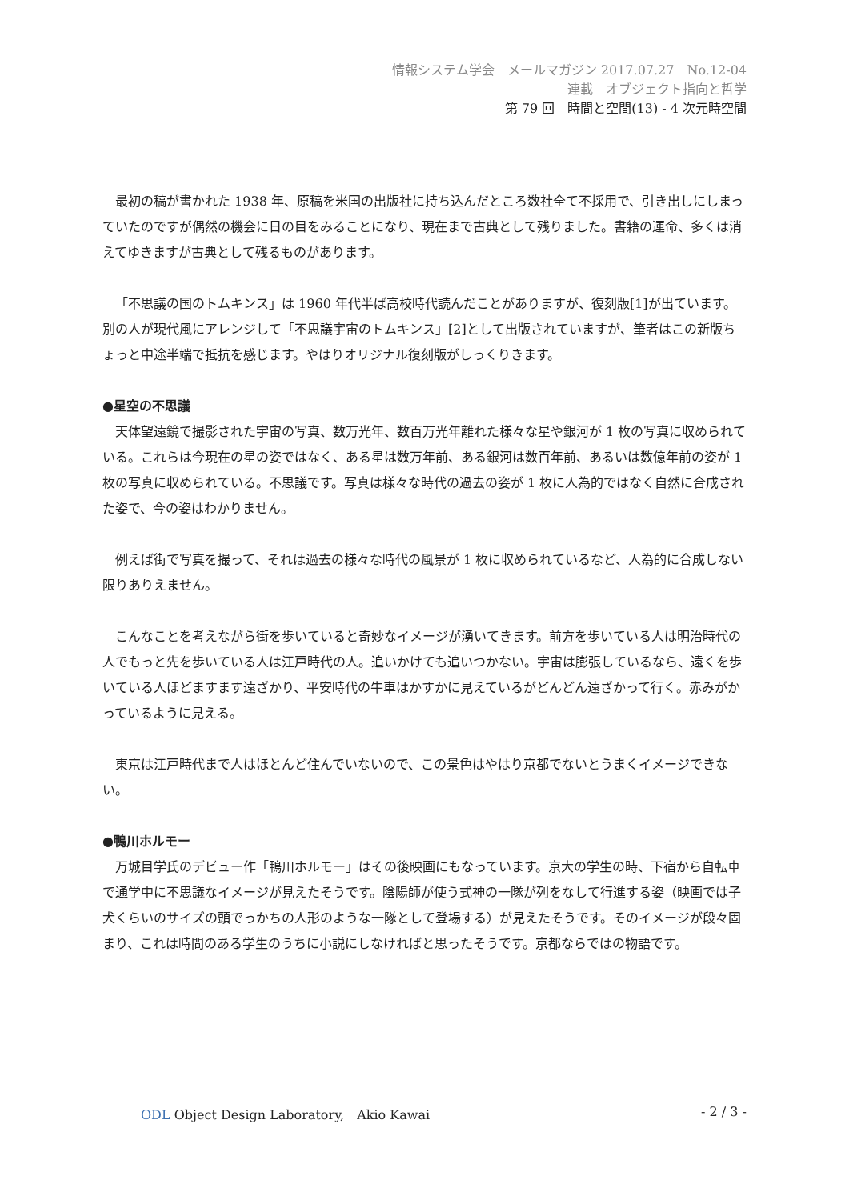情報システム学会　メールマガジン 2017.07.27　No.12-04
連載　オブジェクト指向と哲学
第 79 回　時間と空間(13) - 4 次元時空間
最初の稿が書かれた 1938 年、原稿を米国の出版社に持ち込んだところ数社全て不採用で、引き出しにしまっていたのですが偶然の機会に日の目をみることになり、現在まで古典として残りました。書籍の運命、多くは消えてゆきますが古典として残るものがあります。
「不思議の国のトムキンス」は 1960 年代半ば高校時代読んだことがありますが、復刻版[1]が出ています。別の人が現代風にアレンジして「不思議宇宙のトムキンス」[2]として出版されていますが、筆者はこの新版ちょっと中途半端で抵抗を感じます。やはりオリジナル復刻版がしっくりきます。
●星空の不思議
天体望遠鏡で撮影された宇宙の写真、数万光年、数百万光年離れた様々な星や銀河が 1 枚の写真に収められている。これらは今現在の星の姿ではなく、ある星は数万年前、ある銀河は数百年前、あるいは数億年前の姿が 1 枚の写真に収められている。不思議です。写真は様々な時代の過去の姿が 1 枚に人為的ではなく自然に合成された姿で、今の姿はわかりません。
例えば街で写真を撮って、それは過去の様々な時代の風景が 1 枚に収められているなど、人為的に合成しない限りありえません。
こんなことを考えながら街を歩いていると奇妙なイメージが湧いてきます。前方を歩いている人は明治時代の人でもっと先を歩いている人は江戸時代の人。追いかけても追いつかない。宇宙は膨張しているなら、遠くを歩いている人ほどますます遠ざかり、平安時代の牛車はかすかに見えているがどんどん遠ざかって行く。赤みがかっているように見える。
東京は江戸時代まで人はほとんど住んでいないので、この景色はやはり京都でないとうまくイメージできない。
●鴨川ホルモー
万城目学氏のデビュー作「鴨川ホルモー」はその後映画にもなっています。京大の学生の時、下宿から自転車で通学中に不思議なイメージが見えたそうです。陰陽師が使う式神の一隊が列をなして行進する姿（映画では子犬くらいのサイズの頭でっかちの人形のような一隊として登場する）が見えたそうです。そのイメージが段々固まり、これは時間のある学生のうちに小説にしなければと思ったそうです。京都ならではの物語です。
ODL Object Design Laboratory,　Akio Kawai - 2 / 3 -